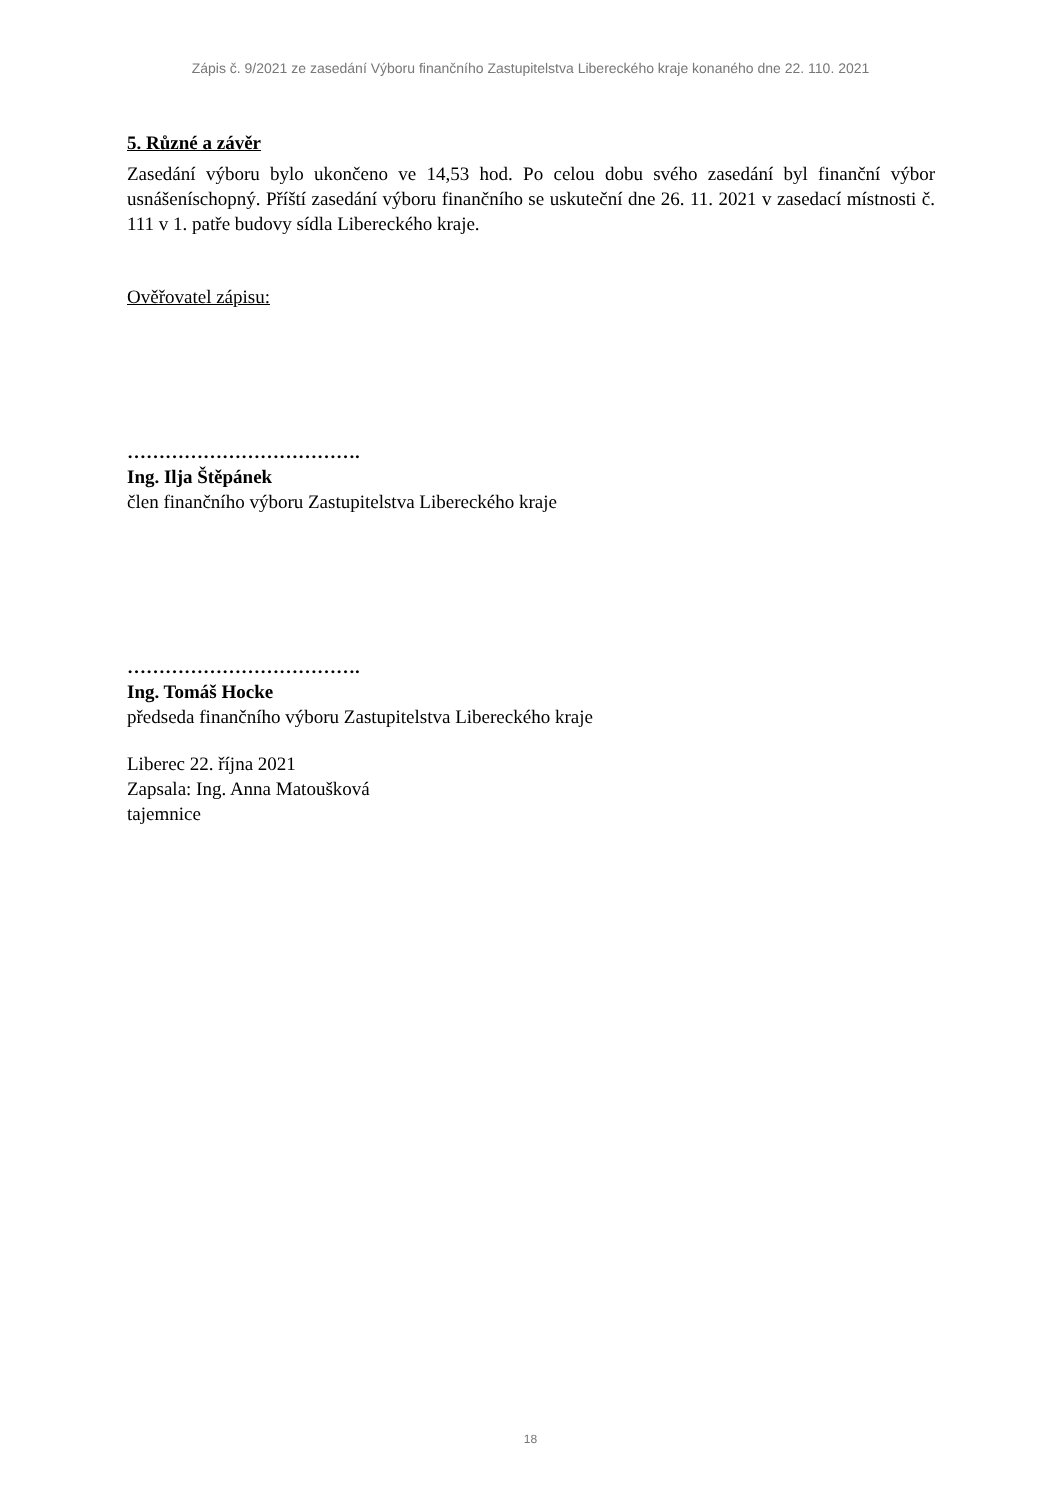Zápis č. 9/2021 ze zasedání Výboru finančního Zastupitelstva Libereckého kraje konaného dne 22. 110. 2021
5. Různé a závěr
Zasedání výboru bylo ukončeno ve 14,53 hod. Po celou dobu svého zasedání byl finanční výbor usnášeníschopný. Příští zasedání výboru finančního se uskuteční dne 26. 11. 2021 v zasedací místnosti č. 111 v 1. patře budovy sídla Libereckého kraje.
Ověřovatel zápisu:
……………………………….
Ing. Ilja Štěpánek
člen finančního výboru Zastupitelstva Libereckého kraje
……………………………….
Ing. Tomáš Hocke
předseda finančního výboru Zastupitelstva Libereckého kraje
Liberec 22. října 2021
Zapsala: Ing. Anna Matoušková
tajemnice
18